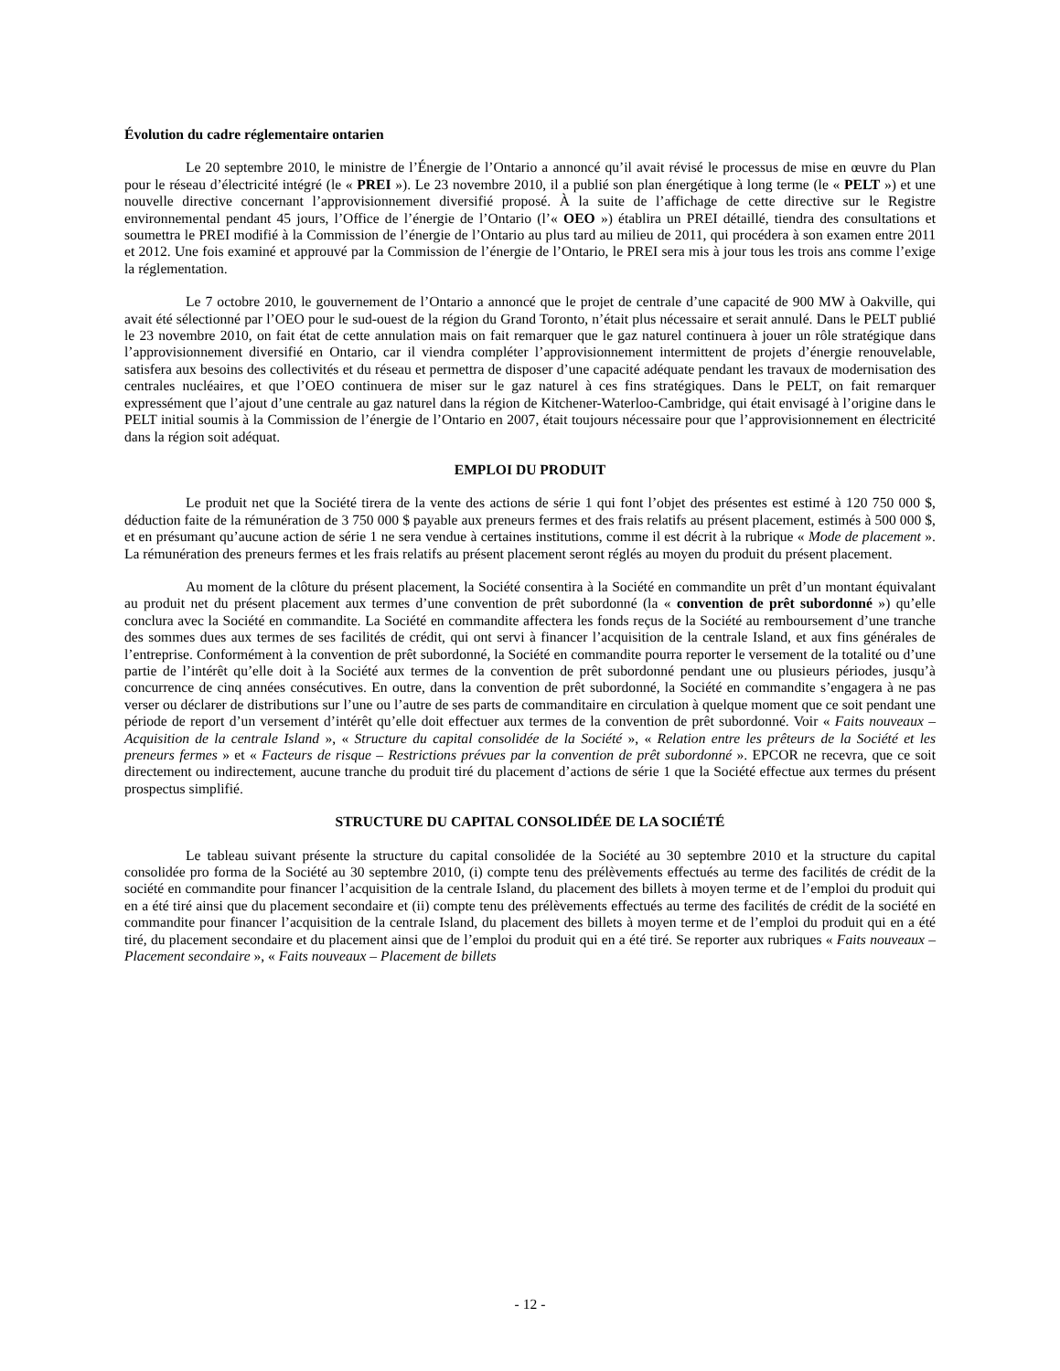Évolution du cadre réglementaire ontarien
Le 20 septembre 2010, le ministre de l’Énergie de l’Ontario a annoncé qu’il avait révisé le processus de mise en œuvre du Plan pour le réseau d’électricité intégré (le « PREI »). Le 23 novembre 2010, il a publié son plan énergétique à long terme (le « PELT ») et une nouvelle directive concernant l’approvisionnement diversifié proposé. À la suite de l’affichage de cette directive sur le Registre environnemental pendant 45 jours, l’Office de l’énergie de l’Ontario (l’« OEO ») établira un PREI détaillé, tiendra des consultations et soumettra le PREI modifié à la Commission de l’énergie de l’Ontario au plus tard au milieu de 2011, qui procédera à son examen entre 2011 et 2012. Une fois examiné et approuvé par la Commission de l’énergie de l’Ontario, le PREI sera mis à jour tous les trois ans comme l’exige la réglementation.
Le 7 octobre 2010, le gouvernement de l’Ontario a annoncé que le projet de centrale d’une capacité de 900 MW à Oakville, qui avait été sélectionné par l’OEO pour le sud-ouest de la région du Grand Toronto, n’était plus nécessaire et serait annulé. Dans le PELT publié le 23 novembre 2010, on fait état de cette annulation mais on fait remarquer que le gaz naturel continuera à jouer un rôle stratégique dans l’approvisionnement diversifié en Ontario, car il viendra compléter l’approvisionnement intermittent de projets d’énergie renouvelable, satisfera aux besoins des collectivités et du réseau et permettra de disposer d’une capacité adéquate pendant les travaux de modernisation des centrales nucléaires, et que l’OEO continuera de miser sur le gaz naturel à ces fins stratégiques. Dans le PELT, on fait remarquer expressément que l’ajout d’une centrale au gaz naturel dans la région de Kitchener-Waterloo-Cambridge, qui était envisagé à l’origine dans le PELT initial soumis à la Commission de l’énergie de l’Ontario en 2007, était toujours nécessaire pour que l’approvisionnement en électricité dans la région soit adéquat.
EMPLOI DU PRODUIT
Le produit net que la Société tirera de la vente des actions de série 1 qui font l’objet des présentes est estimé à 120 750 000 $, déduction faite de la rémunération de 3 750 000 $ payable aux preneurs fermes et des frais relatifs au présent placement, estimés à 500 000 $, et en présumant qu’aucune action de série 1 ne sera vendue à certaines institutions, comme il est décrit à la rubrique « Mode de placement ». La rémunération des preneurs fermes et les frais relatifs au présent placement seront réglés au moyen du produit du présent placement.
Au moment de la clôture du présent placement, la Société consentira à la Société en commandite un prêt d’un montant équivalant au produit net du présent placement aux termes d’une convention de prêt subordonné (la « convention de prêt subordonné ») qu’elle conclura avec la Société en commandite. La Société en commandite affectera les fonds reçus de la Société au remboursement d’une tranche des sommes dues aux termes de ses facilités de crédit, qui ont servi à financer l’acquisition de la centrale Island, et aux fins générales de l’entreprise. Conformément à la convention de prêt subordonné, la Société en commandite pourra reporter le versement de la totalité ou d’une partie de l’intérêt qu’elle doit à la Société aux termes de la convention de prêt subordonné pendant une ou plusieurs périodes, jusqu’à concurrence de cinq années consécutives. En outre, dans la convention de prêt subordonné, la Société en commandite s’engagera à ne pas verser ou déclarer de distributions sur l’une ou l’autre de ses parts de commanditaire en circulation à quelque moment que ce soit pendant une période de report d’un versement d’intérêt qu’elle doit effectuer aux termes de la convention de prêt subordonné. Voir « Faits nouveaux – Acquisition de la centrale Island », « Structure du capital consolidée de la Société », « Relation entre les prêteurs de la Société et les preneurs fermes » et « Facteurs de risque – Restrictions prévues par la convention de prêt subordonné ». EPCOR ne recevra, que ce soit directement ou indirectement, aucune tranche du produit tiré du placement d’actions de série 1 que la Société effectue aux termes du présent prospectus simplifié.
STRUCTURE DU CAPITAL CONSOLIDÉE DE LA SOCIÉTÉ
Le tableau suivant présente la structure du capital consolidée de la Société au 30 septembre 2010 et la structure du capital consolidée pro forma de la Société au 30 septembre 2010, (i) compte tenu des prélèvements effectués au terme des facilités de crédit de la société en commandite pour financer l’acquisition de la centrale Island, du placement des billets à moyen terme et de l’emploi du produit qui en a été tiré ainsi que du placement secondaire et (ii) compte tenu des prélèvements effectués au terme des facilités de crédit de la société en commandite pour financer l’acquisition de la centrale Island, du placement des billets à moyen terme et de l’emploi du produit qui en a été tiré, du placement secondaire et du placement ainsi que de l’emploi du produit qui en a été tiré. Se reporter aux rubriques « Faits nouveaux – Placement secondaire », « Faits nouveaux – Placement de billets
- 12 -